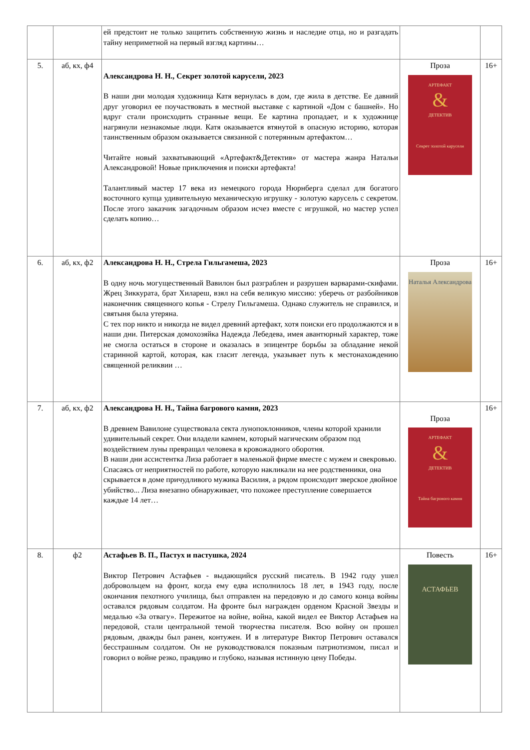| | | ей предстоит не только защитить собственную жизнь и наследие отца, но и разгадать тайну неприметной на первый взгляд картины… | | |
| 5. | аб, кх, ф4 | Александрова Н. Н., Секрет золотой карусели, 2023 В наши дни молодая художница Катя вернулась в дом, где жила в детстве. Ее давний друг уговорил ее поучаствовать в местной выставке с картиной «Дом с башней». Но вдруг стали происходить странные вещи. Ее картина пропадает, и к художнице нагрянули незнакомые люди. Катя оказывается втянутой в опасную историю, которая таинственным образом оказывается связанной с потерянным артефактом… Читайте новый захватывающий «Артефакт&Детектив» от мастера жанра Натальи Александровой! Новые приключения и поиски артефакта! Талантливый мастер 17 века из немецкого города Нюрнберга сделал для богатого восточного купца удивительную механическую игрушку - золотую карусель с секретом. После этого заказчик загадочным образом исчез вместе с игрушкой, но мастер успел сделать копию… | Проза АРТЕФАКТ & ДЕТЕКТИВ Секрет золотой карусели | 16+ |
| 6. | аб, кх, ф2 | Александрова Н. Н., Стрела Гильгамеша, 2023 В одну ночь могущественный Вавилон был разграблен и разрушен варварами-скифами. Жрец Зиккурата, брат Хилареш, взял на себя великую миссию: уберечь от разбойников наконечник священного копья - Стрелу Гильгамеша. Однако служитель не справился, и святыня была утеряна. С тех пор никто и никогда не видел древний артефакт, хотя поиски его продолжаются и в наши дни. Питерская домохозяйка Надежда Лебедева, имея авантюрный характер, тоже не смогла остаться в стороне и оказалась в эпицентре борьбы за обладание некой старинной картой, которая, как гласит легенда, указывает путь к местонахождению священной реликвии … | Проза Наталья Александрова | 16+ |
| 7. | аб, кх, ф2 | Александрова Н. Н., Тайна багрового камня, 2023 В древнем Вавилоне существовала секта лунопоклонников, члены которой хранили удивительный секрет. Они владели камнем, который магическим образом под воздействием луны превращал человека в кровожадного оборотня. В наши дни ассистентка Лиза работает в маленькой фирме вместе с мужем и свекровью. Спасаясь от неприятностей по работе, которую накликали на нее родственники, она скрывается в доме причудливого мужика Василия, а рядом происходит зверское двойное убийство... Лиза внезапно обнаруживает, что похожее преступление совершается каждые 14 лет… | Проза АРТЕФАКТ & ДЕТЕКТИВ Тайна багрового камня | 16+ |
| 8. | ф2 | Астафьев В. П., Пастух и пастушка, 2024 Виктор Петрович Астафьев - выдающийся русский писатель. В 1942 году ушел добровольцем на фронт, когда ему едва исполнилось 18 лет, в 1943 году, после окончания пехотного училища, был отправлен на передовую и до самого конца войны оставался рядовым солдатом. На фронте был награжден орденом Красной Звезды и медалью «За отвагу». Пережитое на войне, война, какой видел ее Виктор Астафьев на передовой, стали центральной темой творчества писателя. Всю войну он прошел рядовым, дважды был ранен, контужен. И в литературе Виктор Петрович оставался бесстрашным солдатом. Он не руководствовался показным патриотизмом, писал и говорил о войне резко, правдиво и глубоко, называя истинную цену Победы. | Повесть АСТАФЬЕВ | 16+ |